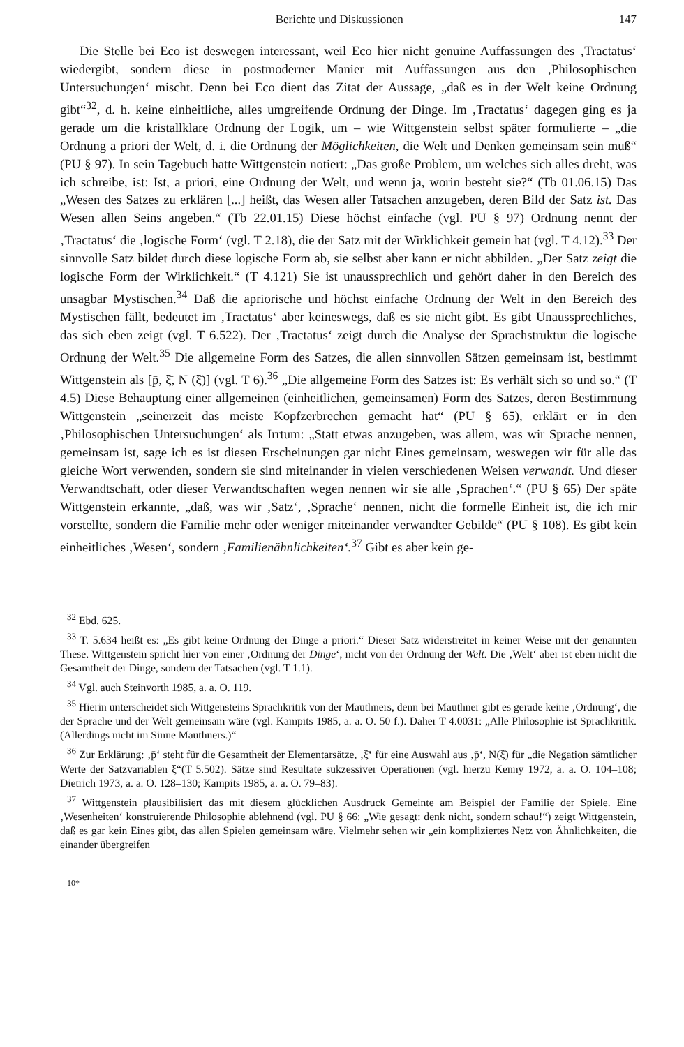Berichte und Diskussionen 147
Die Stelle bei Eco ist deswegen interessant, weil Eco hier nicht genuine Auffassungen des ‚Tractatus‘ wiedergibt, sondern diese in postmoderner Manier mit Auffassungen aus den ‚Philosophischen Untersuchungen‘ mischt. Denn bei Eco dient das Zitat der Aussage, „daß es in der Welt keine Ordnung gibt“<sup>32</sup>, d. h. keine einheitliche, alles umgreifende Ordnung der Dinge. Im ‚Tractatus‘ dagegen ging es ja gerade um die kristallklare Ordnung der Logik, um – wie Wittgenstein selbst später formulierte – „die Ordnung a priori der Welt, d. i. die Ordnung der Möglichkeiten, die Welt und Denken gemeinsam sein muß“ (PU § 97). In sein Tagebuch hatte Wittgenstein notiert: „Das große Problem, um welches sich alles dreht, was ich schreibe, ist: Ist, a priori, eine Ordnung der Welt, und wenn ja, worin besteht sie?“ (Tb 01.06.15) Das „Wesen des Satzes zu erklären [...] heißt, das Wesen aller Tatsachen anzugeben, deren Bild der Satz ist. Das Wesen allen Seins angeben.“ (Tb 22.01.15) Diese höchst einfache (vgl. PU § 97) Ordnung nennt der ‚Tractatus‘ die ‚logische Form‘ (vgl. T 2.18), die der Satz mit der Wirklichkeit gemein hat (vgl. T 4.12).<sup>33</sup> Der sinnvolle Satz bildet durch diese logische Form ab, sie selbst aber kann er nicht abbilden. „Der Satz zeigt die logische Form der Wirklichkeit.“ (T 4.121) Sie ist unaussprechlich und gehört daher in den Bereich des unsagbar Mystischen.<sup>34</sup> Daß die apriorische und höchst einfache Ordnung der Welt in den Bereich des Mystischen fällt, bedeutet im ‚Tractatus‘ aber keineswegs, daß es sie nicht gibt. Es gibt Unaussprechliches, das sich eben zeigt (vgl. T 6.522). Der ‚Tractatus‘ zeigt durch die Analyse der Sprachstruktur die logische Ordnung der Welt.<sup>35</sup> Die allgemeine Form des Satzes, die allen sinnvollen Sätzen gemeinsam ist, bestimmt Wittgenstein als [p̄, ξ̄, N (ξ̄)] (vgl. T 6).<sup>36</sup> „Die allgemeine Form des Satzes ist: Es verhält sich so und so.“ (T 4.5) Diese Behauptung einer allgemeinen (einheitlichen, gemeinsamen) Form des Satzes, deren Bestimmung Wittgenstein „seinerzeit das meiste Kopfzerbrechen gemacht hat“ (PU § 65), erklärt er in den ‚Philosophischen Untersuchungen‘ als Irrtum: „Statt etwas anzugeben, was allem, was wir Sprache nennen, gemeinsam ist, sage ich es ist diesen Erscheinungen gar nicht Eines gemeinsam, weswegen wir für alle das gleiche Wort verwenden, sondern sie sind miteinander in vielen verschiedenen Weisen verwandt. Und dieser Verwandtschaft, oder dieser Verwandtschaften wegen nennen wir sie alle ‚Sprachen‘.“ (PU § 65) Der späte Wittgenstein erkannte, „daß, was wir ‚Satz‘, ‚Sprache‘ nennen, nicht die formelle Einheit ist, die ich mir vorstellte, sondern die Familie mehr oder weniger miteinander verwandter Gebilde“ (PU § 108). Es gibt kein einheitliches ‚Wesen‘, sondern ‚Familienähnlichkeiten‘.<sup>37</sup> Gibt es aber kein ge-
<sup>32</sup> Ebd. 625.
<sup>33</sup> T. 5.634 heißt es: „Es gibt keine Ordnung der Dinge a priori.“ Dieser Satz widerstreitet in keiner Weise mit der genannten These. Wittgenstein spricht hier von einer ‚Ordnung der Dinge‘, nicht von der Ordnung der Welt. Die ‚Welt‘ aber ist eben nicht die Gesamtheit der Dinge, sondern der Tatsachen (vgl. T 1.1).
<sup>34</sup> Vgl. auch Steinvorth 1985, a. a. O. 119.
<sup>35</sup> Hierin unterscheidet sich Wittgensteins Sprachkritik von der Mauthners, denn bei Mauthner gibt es gerade keine ‚Ordnung‘, die der Sprache und der Welt gemeinsam wäre (vgl. Kampits 1985, a. a. O. 50 f.). Daher T 4.0031: „Alle Philosophie ist Sprachkritik. (Allerdings nicht im Sinne Mauthners.)“
<sup>36</sup> Zur Erklärung: ‚p̄‘ steht für die Gesamtheit der Elementarsätze, ‚ξ̄‘ für eine Auswahl aus ‚p̄‘, N(ξ̄) für „die Negation sämtlicher Werte der Satzvariablen ξ“(T 5.502). Sätze sind Resultate sukzessiver Operationen (vgl. hierzu Kenny 1972, a. a. O. 104–108; Dietrich 1973, a. a. O. 128–130; Kampits 1985, a. a. O. 79–83).
<sup>37</sup> Wittgenstein plausibilisiert das mit diesem glücklichen Ausdruck Gemeinte am Beispiel der Familie der Spiele. Eine ‚Wesenheiten‘ konstruierende Philosophie ablehnend (vgl. PU § 66: „Wie gesagt: denk nicht, sondern schau!“) zeigt Wittgenstein, daß es gar kein Eines gibt, das allen Spielen gemeinsam wäre. Vielmehr sehen wir „ein kompliziertes Netz von Ähnlichkeiten, die einander übergreifen
10*